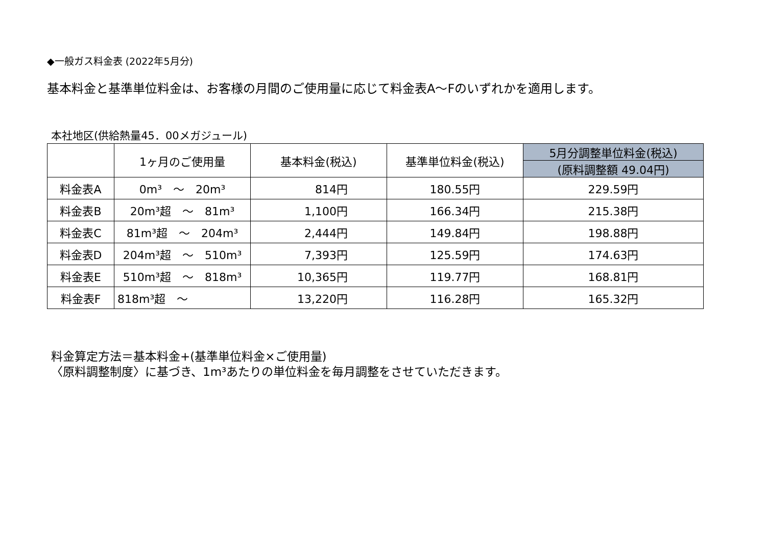◆一般ガス料金表 (2022年5月分)
基本料金と基準単位料金は、お客様の月間のご使用量に応じて料金表A～Fのいずれかを適用します。
本社地区(供給熱量45．00メガジュール)
| | 1ヶ月のご使用量 | 基本料金(税込) | 基準単位料金(税込) | 5月分調整単位料金(税込) |
| --- | --- | --- | --- | --- |
| | | | | (原料調整額 49.04円) |
| 料金表A | 0m³ ～ 20m³ | 814円 | 180.55円 | 229.59円 |
| 料金表B | 20m³超 ～ 81m³ | 1,100円 | 166.34円 | 215.38円 |
| 料金表C | 81m³超 ～ 204m³ | 2,444円 | 149.84円 | 198.88円 |
| 料金表D | 204m³超 ～ 510m³ | 7,393円 | 125.59円 | 174.63円 |
| 料金表E | 510m³超 ～ 818m³ | 10,365円 | 119.77円 | 168.81円 |
| 料金表F | 818m³超 ～ | 13,220円 | 116.28円 | 165.32円 |
料金算定方法＝基本料金+(基準単位料金×ご使用量)
〈原料調整制度〉に基づき、1m³あたりの単位料金を毎月調整をさせていただきます。